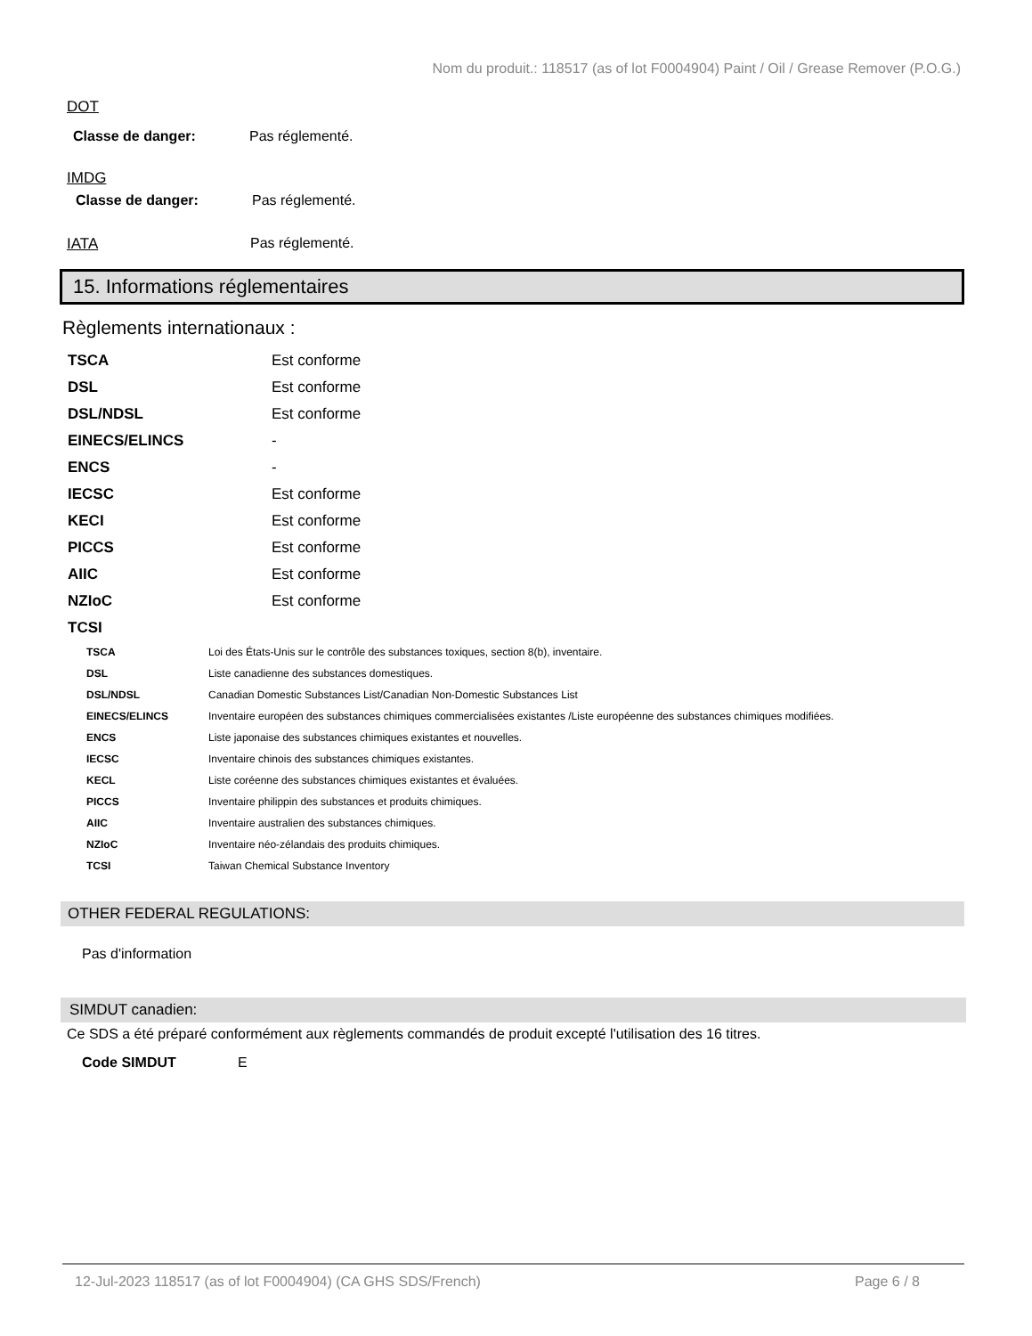Nom du produit.: 118517 (as of lot F0004904) Paint / Oil / Grease Remover (P.O.G.)
DOT
Classe de danger: Pas réglementé.
IMDG
Classe de danger: Pas réglementé.
IATA Pas réglementé.
15. Informations réglementaires
Règlements internationaux :
| TSCA | Est conforme |
| DSL | Est conforme |
| DSL/NDSL | Est conforme |
| EINECS/ELINCS | - |
| ENCS | - |
| IECSC | Est conforme |
| KECI | Est conforme |
| PICCS | Est conforme |
| AIIC | Est conforme |
| NZIoC | Est conforme |
| TCSI | |
| TSCA | Loi des États-Unis sur le contrôle des substances toxiques, section 8(b), inventaire. |
| DSL | Liste canadienne des substances domestiques. |
| DSL/NDSL | Canadian Domestic Substances List/Canadian Non-Domestic Substances List |
| EINECS/ELINCS | Inventaire européen des substances chimiques commercialisées existantes /Liste européenne des substances chimiques modifiées. |
| ENCS | Liste japonaise des substances chimiques existantes et nouvelles. |
| IECSC | Inventaire chinois des substances chimiques existantes. |
| KECL | Liste coréenne des substances chimiques existantes et évaluées. |
| PICCS | Inventaire philippin des substances et produits chimiques. |
| AIIC | Inventaire australien des substances chimiques. |
| NZIoC | Inventaire néo-zélandais des produits chimiques. |
| TCSI | Taiwan Chemical Substance Inventory |
OTHER FEDERAL REGULATIONS:
Pas d'information
SIMDUT canadien:
Ce SDS a été préparé conformément aux règlements commandés de produit excepté l'utilisation des 16 titres.
Code SIMDUT E
12-Jul-2023 118517 (as of lot F0004904) (CA GHS SDS/French) Page 6 / 8